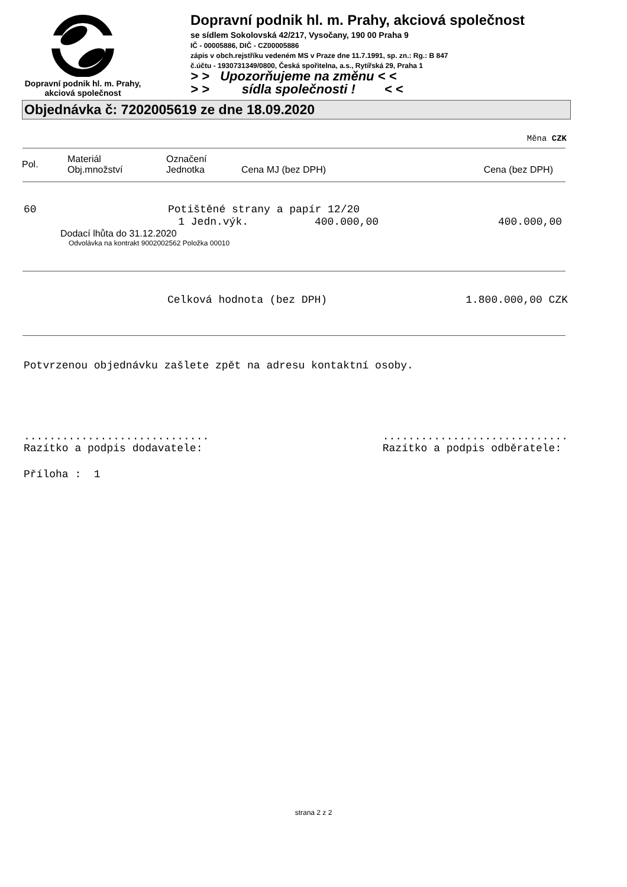Dopravní podnik hl. m. Prahy,
akciová společnost
Dopravní podnik hl. m. Prahy, akciová společnost
se sídlem Sokolovská 42/217, Vysočany, 190 00 Praha 9
IČ - 00005886, DIČ - CZ00005886
zápis v obch.rejstříku vedeném MS v Praze dne 11.7.1991, sp. zn.: Rg.: B 847
č.účtu - 1930731349/0800, Česká spořitelna, a.s., Rytířská 29, Praha 1
> > Upozorňujeme na změnu < <
> > sídla společnosti ! < <
Objednávka č: 7202005619 ze dne 18.09.2020
Měna CZK
| Pol. | Materiál Obj.množství | Označení Jednotka | Cena MJ (bez DPH) | Cena (bez DPH) |
| --- | --- | --- | --- | --- |
60 Potištěné strany a papír 12/20
1 Jedn.výk. 400.000,00 400.000,00
Dodací lhůta do 31.12.2020
Odvolávka na kontrakt 9002002562 Položka 00010
Celková hodnota (bez DPH) 1.800.000,00 CZK
Potvrzenou objednávku zašlete zpět na adresu kontaktní osoby.
.............................
Razítko a podpis dodavatele:.............................
Razítko a podpis odběratele:
Příloha : 1
strana 2 z 2